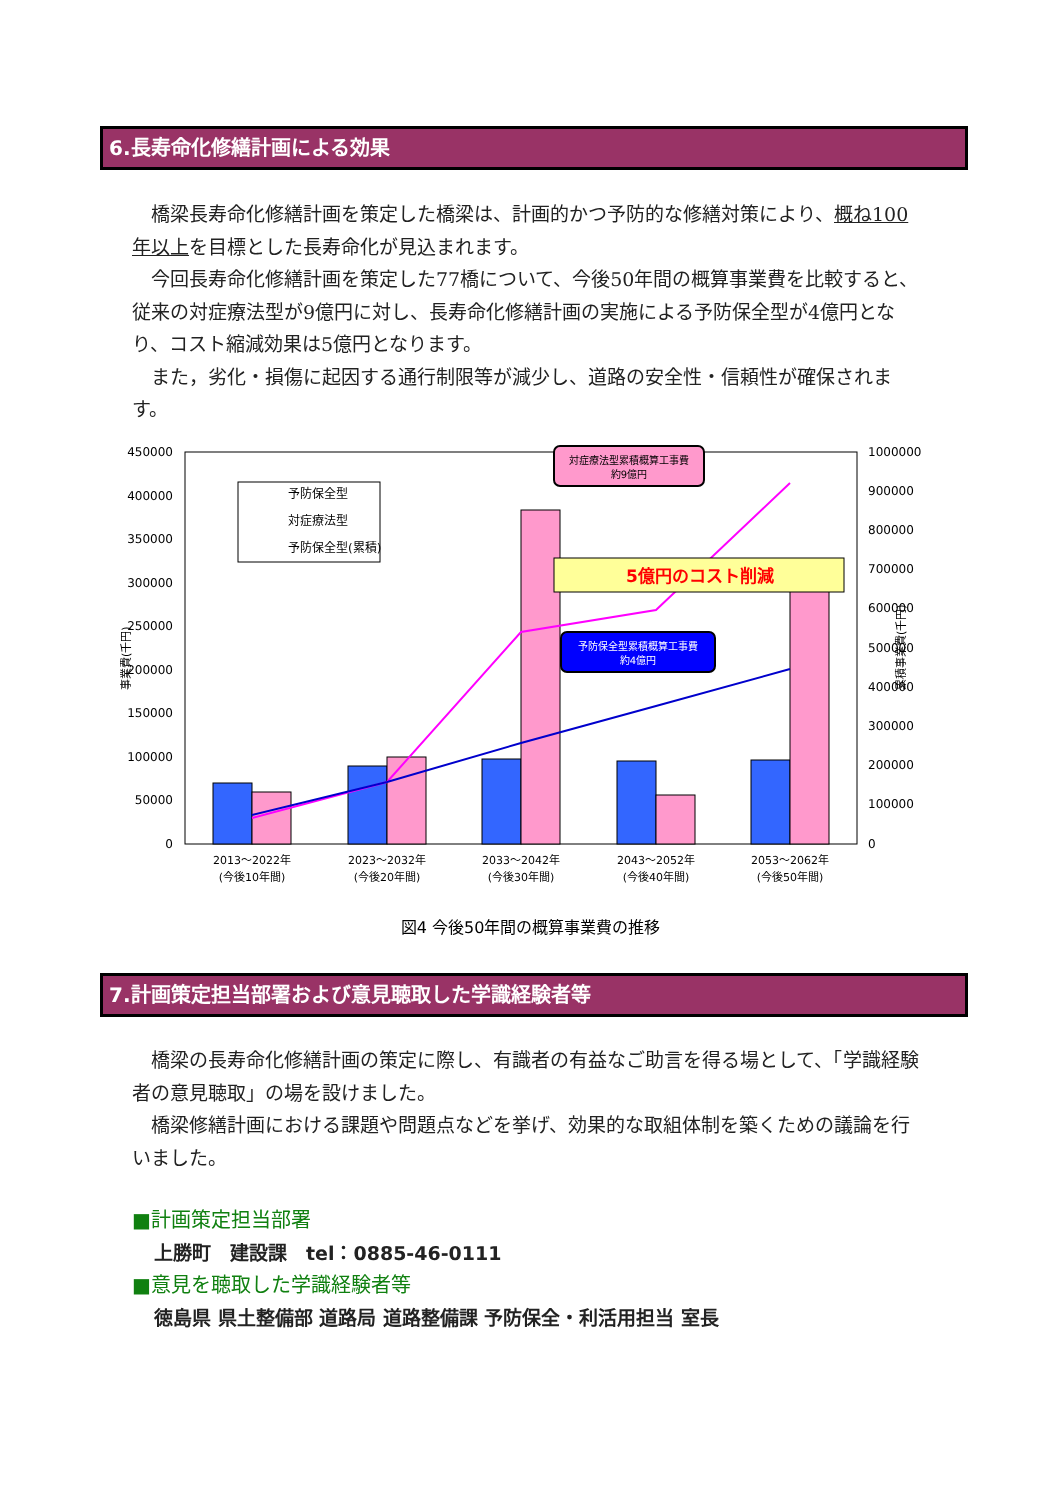6.長寿命化修繕計画による効果
　橋梁長寿命化修繕計画を策定した橋梁は、計画的かつ予防的な修繕対策により、概ね100年以上を目標とした長寿命化が見込まれます。
　今回長寿命化修繕計画を策定した77橋について、今後50年間の概算事業費を比較すると、従来の対症療法型が9億円に対し、長寿命化修繕計画の実施による予防保全型が4億円となり、コスト縮減効果は5億円となります。
　また，劣化・損傷に起因する通行制限等が減少し、道路の安全性・信頼性が確保されます。
450000
400000
350000
300000
250000
200000
150000
100000
50000
0
1000000
900000
800000
700000
600000
500000
400000
300000
200000
100000
0
予防保全型
対症療法型
予防保全型(累積)
5億円のコスト削減
対症療法型累積概算工事費
約9億円
予防保全型累積概算工事費
約4億円
2013～2022年
(今後10年間)
2023～2032年
(今後20年間)
2033～2042年
(今後30年間)
2043～2052年
(今後40年間)
2053～2062年
(今後50年間)
事業費(千円)
累積事業費(千円)
図4 今後50年間の概算事業費の推移
7.計画策定担当部署および意見聴取した学識経験者等
　橋梁の長寿命化修繕計画の策定に際し、有識者の有益なご助言を得る場として、「学識経験者の意見聴取」の場を設けました。
　橋梁修繕計画における課題や問題点などを挙げ、効果的な取組体制を築くための議論を行いました。
■計画策定担当部署
上勝町　建設課　tel：0885-46-0111
■意見を聴取した学識経験者等
徳島県 県土整備部 道路局 道路整備課 予防保全・利活用担当 室長